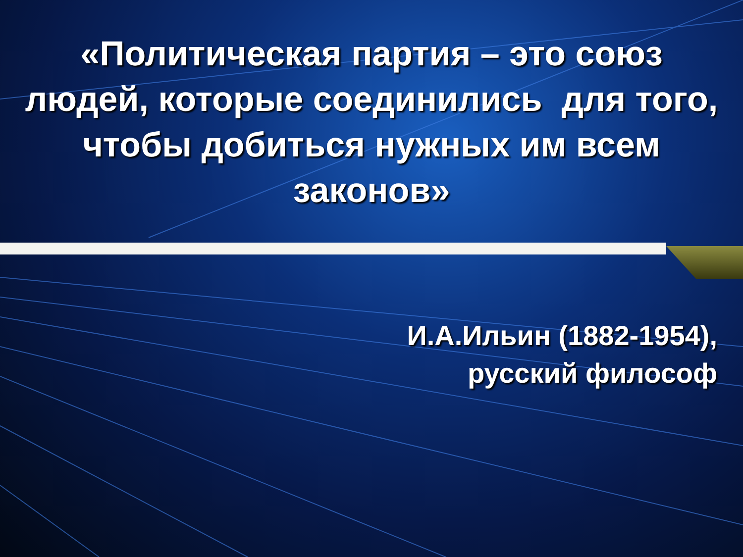«Политическая партия – это союз людей, которые соединились для того, чтобы добиться нужных им всем законов»
И.А.Ильин (1882-1954),
русский философ